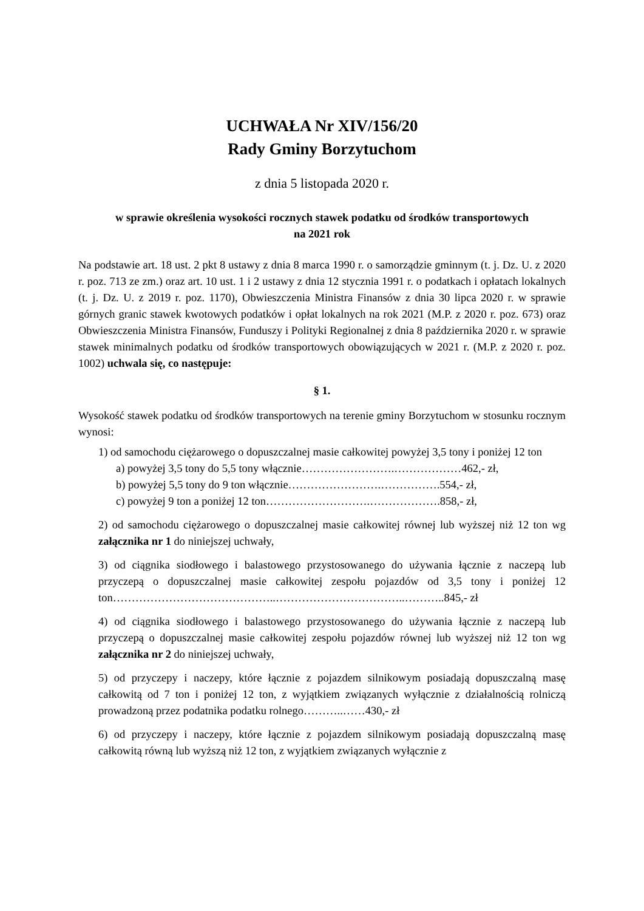UCHWAŁA Nr XIV/156/20
Rady Gminy Borzytuchom
z dnia 5 listopada 2020 r.
w sprawie określenia wysokości rocznych stawek podatku od środków transportowych
na 2021 rok
Na podstawie art. 18 ust. 2 pkt 8 ustawy z dnia 8 marca 1990 r. o samorządzie gminnym (t. j. Dz. U. z 2020 r. poz. 713 ze zm.) oraz art. 10 ust. 1 i 2 ustawy z dnia 12 stycznia 1991 r. o podatkach i opłatach lokalnych (t. j. Dz. U. z 2019 r. poz. 1170), Obwieszczenia Ministra Finansów z dnia 30 lipca 2020 r. w sprawie górnych granic stawek kwotowych podatków i opłat lokalnych na rok 2021 (M.P. z 2020 r. poz. 673) oraz Obwieszczenia Ministra Finansów, Funduszy i Polityki Regionalnej z dnia 8 października 2020 r. w sprawie stawek minimalnych podatku od środków transportowych obowiązujących w 2021 r. (M.P. z 2020 r. poz. 1002) uchwala się, co następuje:
§ 1.
Wysokość stawek podatku od środków transportowych na terenie gminy Borzytuchom w stosunku rocznym wynosi:
1) od samochodu ciężarowego o dopuszczalnej masie całkowitej powyżej 3,5 tony i poniżej 12 ton
a) powyżej 3,5 tony do 5,5 tony włącznie…………………….………………462,- zł,
b) powyżej 5,5 tony do 9 ton włącznie…………………….…………….554,- zł,
c) powyżej 9 ton a poniżej 12 ton……………………….……………….858,- zł,
2) od samochodu ciężarowego o dopuszczalnej masie całkowitej równej lub wyższej niż 12 ton wg załącznika nr 1 do niniejszej uchwały,
3) od ciągnika siodłowego i balastowego przystosowanego do używania łącznie z naczepą lub przyczepą o dopuszczalnej masie całkowitej zespołu pojazdów od 3,5 tony i poniżej 12 ton……………………………………..……………………………..………..845,- zł
4) od ciągnika siodłowego i balastowego przystosowanego do używania łącznie z naczepą lub przyczepą o dopuszczalnej masie całkowitej zespołu pojazdów równej lub wyższej niż 12 ton wg załącznika nr 2 do niniejszej uchwały,
5) od przyczepy i naczepy, które łącznie z pojazdem silnikowym posiadają dopuszczalną masę całkowitą od 7 ton i poniżej 12 ton, z wyjątkiem związanych wyłącznie z działalnością rolniczą prowadzoną przez podatnika podatku rolnego………..……430,- zł
6) od przyczepy i naczepy, które łącznie z pojazdem silnikowym posiadają dopuszczalną masę całkowitą równą lub wyższą niż 12 ton, z wyjątkiem związanych wyłącznie z